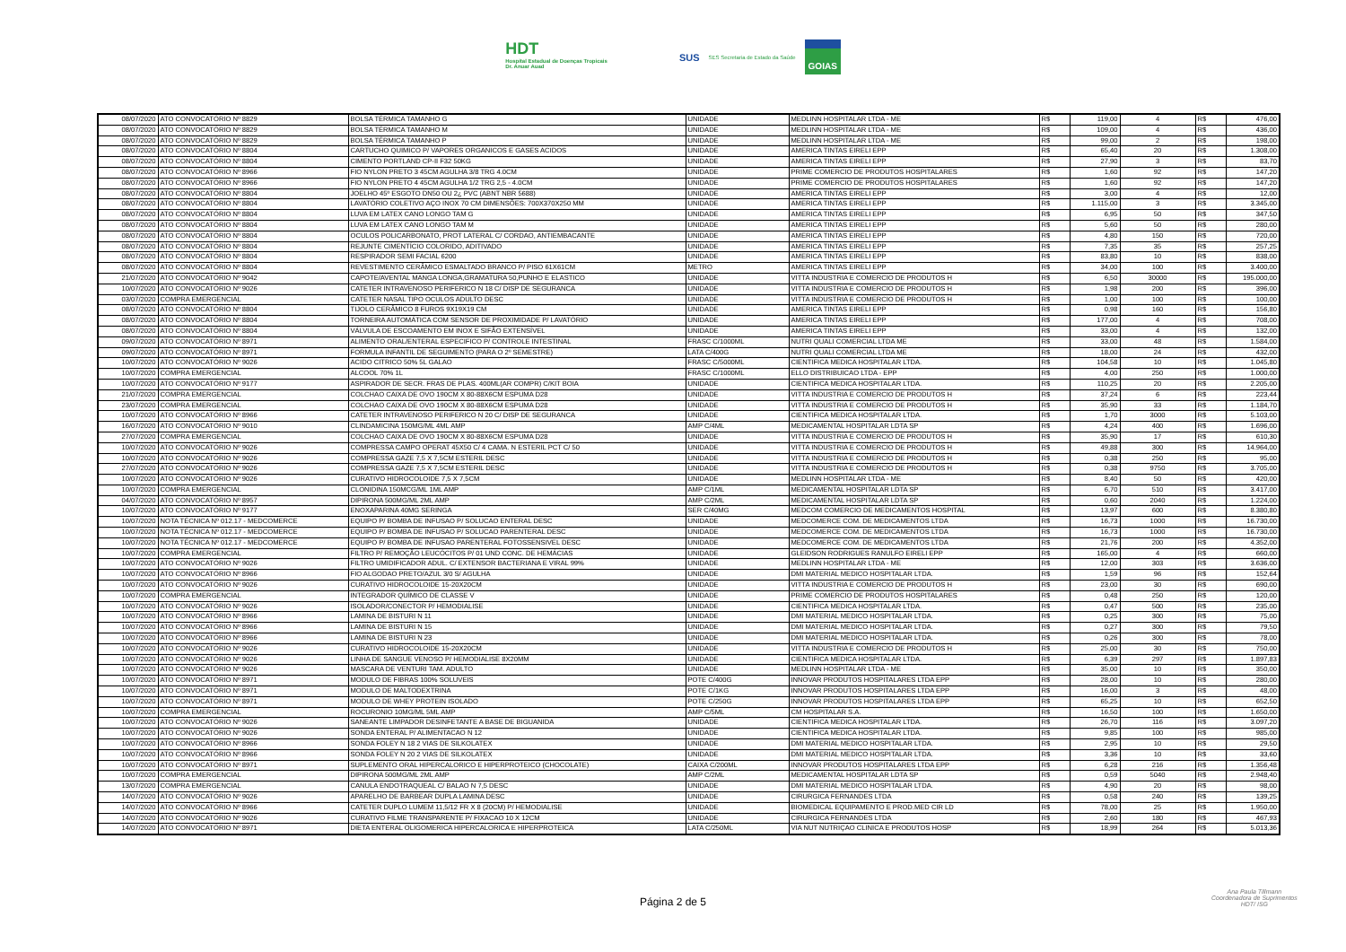HDT
Hospital Estadual de Doenças Tropicais
Dr. Anuar Auad
SUS SES Secretaria de Estado da Saúde GOIAS
| 08/07/2020 | ATO CONVOCATÓRIO Nº 8829 | BOLSA TÉRMICA TAMANHO G | UNIDADE | MEDLINN HOSPITALAR LTDA - ME | R$ | 119,00 | 4 | R$ | 476,00 |
| 08/07/2020 | ATO CONVOCATÓRIO Nº 8829 | BOLSA TÉRMICA TAMANHO M | UNIDADE | MEDLINN HOSPITALAR LTDA - ME | R$ | 109,00 | 4 | R$ | 436,00 |
| 08/07/2020 | ATO CONVOCATÓRIO Nº 8829 | BOLSA TÉRMICA TAMANHO P | UNIDADE | MEDLINN HOSPITALAR LTDA - ME | R$ | 99,00 | 2 | R$ | 198,00 |
| 08/07/2020 | ATO CONVOCATÓRIO Nº 8804 | CARTUCHO QUIMICO P/ VAPORES ORGANICOS E GASES ACIDOS | UNIDADE | AMERICA TINTAS EIRELI EPP | R$ | 65,40 | 20 | R$ | 1.308,00 |
| 08/07/2020 | ATO CONVOCATÓRIO Nº 8804 | CIMENTO PORTLAND CP-II F32 50KG | UNIDADE | AMERICA TINTAS EIRELI EPP | R$ | 27,90 | 3 | R$ | 83,70 |
| 08/07/2020 | ATO CONVOCATÓRIO Nº 8966 | FIO NYLON PRETO 3 45CM AGULHA 3/8 TRG 4.0CM | UNIDADE | PRIME COMERCIO DE PRODUTOS HOSPITALARES | R$ | 1,60 | 92 | R$ | 147,20 |
| 08/07/2020 | ATO CONVOCATÓRIO Nº 8966 | FIO NYLON PRETO 4 45CM AGULHA 1/2 TRG 2,5 - 4.0CM | UNIDADE | PRIME COMERCIO DE PRODUTOS HOSPITALARES | R$ | 1,60 | 92 | R$ | 147,20 |
| 08/07/2020 | ATO CONVOCATÓRIO Nº 8804 | JOELHO 45º ESGOTO DN50 OU 2¿ PVC (ABNT NBR 5688) | UNIDADE | AMERICA TINTAS EIRELI EPP | R$ | 3,00 | 4 | R$ | 12,00 |
| 08/07/2020 | ATO CONVOCATÓRIO Nº 8804 | LAVATÓRIO COLETIVO AÇO INOX 70 CM DIMENSÕES: 700X370X250 MM | UNIDADE | AMERICA TINTAS EIRELI EPP | R$ | 1.115,00 | 3 | R$ | 3.345,00 |
| 08/07/2020 | ATO CONVOCATÓRIO Nº 8804 | LUVA EM LATEX CANO LONGO TAM G | UNIDADE | AMERICA TINTAS EIRELI EPP | R$ | 6,95 | 50 | R$ | 347,50 |
| 08/07/2020 | ATO CONVOCATÓRIO Nº 8804 | LUVA EM LATEX CANO LONGO TAM M | UNIDADE | AMERICA TINTAS EIRELI EPP | R$ | 5,60 | 50 | R$ | 280,00 |
| 08/07/2020 | ATO CONVOCATÓRIO Nº 8804 | OCULOS POLICARBONATO, PROT LATERAL C/ CORDAO, ANTIEMBACANTE | UNIDADE | AMERICA TINTAS EIRELI EPP | R$ | 4,80 | 150 | R$ | 720,00 |
| 08/07/2020 | ATO CONVOCATÓRIO Nº 8804 | REJUNTE CIMENTÍCIO COLORIDO, ADITIVADO | UNIDADE | AMERICA TINTAS EIRELI EPP | R$ | 7,35 | 35 | R$ | 257,25 |
| 08/07/2020 | ATO CONVOCATÓRIO Nº 8804 | RESPIRADOR SEMI FACIAL 6200 | UNIDADE | AMERICA TINTAS EIRELI EPP | R$ | 83,80 | 10 | R$ | 838,00 |
| 08/07/2020 | ATO CONVOCATÓRIO Nº 8804 | REVESTIMENTO CERÂMICO ESMALTADO BRANCO P/ PISO 61X61CM | METRO | AMERICA TINTAS EIRELI EPP | R$ | 34,00 | 100 | R$ | 3.400,00 |
| 21/07/2020 | ATO CONVOCATÓRIO Nº 9042 | CAPOTE/AVENTAL MANGA LONGA,GRAMATURA 50,PUNHO E ELASTICO | UNIDADE | VITTA INDUSTRIA E COMERCIO DE PRODUTOS H | R$ | 6,50 | 30000 | R$ | 195.000,00 |
| 10/07/2020 | ATO CONVOCATÓRIO Nº 9026 | CATETER INTRAVENOSO PERIFERICO N 18 C/ DISP DE SEGURANCA | UNIDADE | VITTA INDUSTRIA E COMERCIO DE PRODUTOS H | R$ | 1,98 | 200 | R$ | 396,00 |
| 03/07/2020 | COMPRA EMERGENCIAL | CATETER NASAL TIPO OCULOS ADULTO DESC | UNIDADE | VITTA INDUSTRIA E COMERCIO DE PRODUTOS H | R$ | 1,00 | 100 | R$ | 100,00 |
| 08/07/2020 | ATO CONVOCATÓRIO Nº 8804 | TIJOLO CERÂMICO 8 FUROS 9X19X19 CM | UNIDADE | AMERICA TINTAS EIRELI EPP | R$ | 0,98 | 160 | R$ | 156,80 |
| 08/07/2020 | ATO CONVOCATÓRIO Nº 8804 | TORNEIRA AUTOMÁTICA COM SENSOR DE PROXIMIDADE P/ LAVATÓRIO | UNIDADE | AMERICA TINTAS EIRELI EPP | R$ | 177,00 | 4 | R$ | 708,00 |
| 08/07/2020 | ATO CONVOCATÓRIO Nº 8804 | VÁLVULA DE ESCOAMENTO EM INOX E SIFÃO EXTENSÍVEL | UNIDADE | AMERICA TINTAS EIRELI EPP | R$ | 33,00 | 4 | R$ | 132,00 |
| 09/07/2020 | ATO CONVOCATÓRIO Nº 8971 | ALIMENTO ORAL/ENTERAL ESPECIFICO P/ CONTROLE INTESTINAL | FRASC C/1000ML | NUTRI QUALI COMERCIAL LTDA ME | R$ | 33,00 | 48 | R$ | 1.584,00 |
| 09/07/2020 | ATO CONVOCATÓRIO Nº 8971 | FORMULA INFANTIL DE SEGUIMENTO (PARA O 2º SEMESTRE) | LATA C/400G | NUTRI QUALI COMERCIAL LTDA ME | R$ | 18,00 | 24 | R$ | 432,00 |
| 10/07/2020 | ATO CONVOCATÓRIO Nº 9026 | ACIDO CITRICO 50% 5L GALAO | FRASC C/5000ML | CIENTIFICA MEDICA HOSPITALAR LTDA. | R$ | 104,58 | 10 | R$ | 1.045,80 |
| 10/07/2020 | COMPRA EMERGENCIAL | ALCOOL 70% 1L | FRASC C/1000ML | ELLO DISTRIBUICAO LTDA - EPP | R$ | 4,00 | 250 | R$ | 1.000,00 |
| 10/07/2020 | ATO CONVOCATÓRIO Nº 9177 | ASPIRADOR DE SECR. FRAS DE PLAS. 400ML(AR COMPR) C/KIT BOIA | UNIDADE | CIENTIFICA MEDICA HOSPITALAR LTDA. | R$ | 110,25 | 20 | R$ | 2.205,00 |
| 21/07/2020 | COMPRA EMERGENCIAL | COLCHAO CAIXA DE OVO 190CM X 80-88X6CM ESPUMA D28 | UNIDADE | VITTA INDUSTRIA E COMERCIO DE PRODUTOS H | R$ | 37,24 | 6 | R$ | 223,44 |
| 23/07/2020 | COMPRA EMERGENCIAL | COLCHAO CAIXA DE OVO 190CM X 80-88X6CM ESPUMA D28 | UNIDADE | VITTA INDUSTRIA E COMERCIO DE PRODUTOS H | R$ | 35,90 | 33 | R$ | 1.184,70 |
| 10/07/2020 | ATO CONVOCATÓRIO Nº 8966 | CATETER INTRAVENOSO PERIFERICO N 20 C/ DISP DE SEGURANCA | UNIDADE | CIENTIFICA MEDICA HOSPITALAR LTDA. | R$ | 1,70 | 3000 | R$ | 5.103,00 |
| 16/07/2020 | ATO CONVOCATÓRIO Nº 9010 | CLINDAMICINA 150MG/ML 4ML AMP | AMP C/4ML | MEDICAMENTAL HOSPITALAR LDTA SP | R$ | 4,24 | 400 | R$ | 1.696,00 |
| 27/07/2020 | COMPRA EMERGENCIAL | COLCHAO CAIXA DE OVO 190CM X 80-88X6CM ESPUMA D28 | UNIDADE | VITTA INDUSTRIA E COMERCIO DE PRODUTOS H | R$ | 35,90 | 17 | R$ | 610,30 |
| 10/07/2020 | ATO CONVOCATÓRIO Nº 9026 | COMPRESSA CAMPO OPERAT 45X50 C/ 4 CAMA. N ESTERIL PCT C/ 50 | UNIDADE | VITTA INDUSTRIA E COMERCIO DE PRODUTOS H | R$ | 49,88 | 300 | R$ | 14.964,00 |
| 10/07/2020 | ATO CONVOCATÓRIO Nº 9026 | COMPRESSA GAZE 7,5 X 7,5CM ESTERIL DESC | UNIDADE | VITTA INDUSTRIA E COMERCIO DE PRODUTOS H | R$ | 0,38 | 250 | R$ | 95,00 |
| 27/07/2020 | ATO CONVOCATÓRIO Nº 9026 | COMPRESSA GAZE 7,5 X 7,5CM ESTERIL DESC | UNIDADE | VITTA INDUSTRIA E COMERCIO DE PRODUTOS H | R$ | 0,38 | 9750 | R$ | 3.705,00 |
| 10/07/2020 | ATO CONVOCATÓRIO Nº 9026 | CURATIVO HIDROCOLOIDE 7,5 X 7,5CM | UNIDADE | MEDLINN HOSPITALAR LTDA - ME | R$ | 8,40 | 50 | R$ | 420,00 |
| 10/07/2020 | COMPRA EMERGENCIAL | CLONIDINA 150MCG/ML 1ML AMP | AMP C/1ML | MEDICAMENTAL HOSPITALAR LDTA SP | R$ | 6,70 | 510 | R$ | 3.417,00 |
| 04/07/2020 | ATO CONVOCATÓRIO Nº 8957 | DIPIRONA 500MG/ML 2ML AMP | AMP C/2ML | MEDICAMENTAL HOSPITALAR LDTA SP | R$ | 0,60 | 2040 | R$ | 1.224,00 |
| 10/07/2020 | ATO CONVOCATÓRIO Nº 9177 | ENOXAPARINA 40MG SERINGA | SER C/40MG | MEDCOM COMERCIO DE MEDICAMENTOS HOSPITAL | R$ | 13,97 | 600 | R$ | 8.380,80 |
| 10/07/2020 | NOTA TÉCNICA Nº 012.17 - MEDCOMERCE | EQUIPO P/ BOMBA DE INFUSAO P/ SOLUCAO ENTERAL DESC | UNIDADE | MEDCOMERCE COM. DE MEDICAMENTOS LTDA | R$ | 16,73 | 1000 | R$ | 16.730,00 |
| 10/07/2020 | NOTA TÉCNICA Nº 012.17 - MEDCOMERCE | EQUIPO P/ BOMBA DE INFUSAO P/ SOLUCAO PARENTERAL DESC | UNIDADE | MEDCOMERCE COM. DE MEDICAMENTOS LTDA | R$ | 16,73 | 1000 | R$ | 16.730,00 |
| 10/07/2020 | NOTA TÉCNICA Nº 012.17 - MEDCOMERCE | EQUIPO P/ BOMBA DE INFUSAO PARENTERAL FOTOSSENSIVEL DESC | UNIDADE | MEDCOMERCE COM. DE MEDICAMENTOS LTDA | R$ | 21,76 | 200 | R$ | 4.352,00 |
| 10/07/2020 | COMPRA EMERGENCIAL | FILTRO P/ REMOÇÃO LEUCÓCITOS P/ 01 UND CONC. DE HEMÁCIAS | UNIDADE | GLEIDSON RODRIGUES RANULFO EIRELI EPP | R$ | 165,00 | 4 | R$ | 660,00 |
| 10/07/2020 | ATO CONVOCATÓRIO Nº 9026 | FILTRO UMIDIFICADOR ADUL. C/ EXTENSOR BACTERIANA E VIRAL 99% | UNIDADE | MEDLINN HOSPITALAR LTDA - ME | R$ | 12,00 | 303 | R$ | 3.636,00 |
| 10/07/2020 | ATO CONVOCATÓRIO Nº 8966 | FIO ALGODAO PRETO/AZUL 3/0 S/ AGULHA | UNIDADE | DMI MATERIAL MEDICO HOSPITALAR LTDA. | R$ | 1,59 | 96 | R$ | 152,64 |
| 10/07/2020 | ATO CONVOCATÓRIO Nº 9026 | CURATIVO HIDROCOLOIDE 15-20X20CM | UNIDADE | VITTA INDUSTRIA E COMERCIO DE PRODUTOS H | R$ | 23,00 | 30 | R$ | 690,00 |
| 10/07/2020 | COMPRA EMERGENCIAL | INTEGRADOR QUÍMICO DE CLASSE V | UNIDADE | PRIME COMERCIO DE PRODUTOS HOSPITALARES | R$ | 0,48 | 250 | R$ | 120,00 |
| 10/07/2020 | ATO CONVOCATÓRIO Nº 9026 | ISOLADOR/CONECTOR P/ HEMODIALISE | UNIDADE | CIENTIFICA MEDICA HOSPITALAR LTDA. | R$ | 0,47 | 500 | R$ | 235,00 |
| 10/07/2020 | ATO CONVOCATÓRIO Nº 8966 | LAMINA DE BISTURI N 11 | UNIDADE | DMI MATERIAL MEDICO HOSPITALAR LTDA. | R$ | 0,25 | 300 | R$ | 75,00 |
| 10/07/2020 | ATO CONVOCATÓRIO Nº 8966 | LAMINA DE BISTURI N 15 | UNIDADE | DMI MATERIAL MEDICO HOSPITALAR LTDA. | R$ | 0,27 | 300 | R$ | 79,50 |
| 10/07/2020 | ATO CONVOCATÓRIO Nº 8966 | LAMINA DE BISTURI N 23 | UNIDADE | DMI MATERIAL MEDICO HOSPITALAR LTDA. | R$ | 0,26 | 300 | R$ | 78,00 |
| 10/07/2020 | ATO CONVOCATÓRIO Nº 9026 | CURATIVO HIDROCOLOIDE 15-20X20CM | UNIDADE | VITTA INDUSTRIA E COMERCIO DE PRODUTOS H | R$ | 25,00 | 30 | R$ | 750,00 |
| 10/07/2020 | ATO CONVOCATÓRIO Nº 9026 | LINHA DE SANGUE VENOSO P/ HEMODIALISE 8X20MM | UNIDADE | CIENTIFICA MEDICA HOSPITALAR LTDA. | R$ | 6,39 | 297 | R$ | 1.897,83 |
| 10/07/2020 | ATO CONVOCATÓRIO Nº 9026 | MASCARA DE VENTURI TAM. ADULTO | UNIDADE | MEDLINN HOSPITALAR LTDA - ME | R$ | 35,00 | 10 | R$ | 350,00 |
| 10/07/2020 | ATO CONVOCATÓRIO Nº 8971 | MODULO DE FIBRAS 100% SOLUVEIS | POTE C/400G | INNOVAR PRODUTOS HOSPITALARES LTDA EPP | R$ | 28,00 | 10 | R$ | 280,00 |
| 10/07/2020 | ATO CONVOCATÓRIO Nº 8971 | MODULO DE MALTODEXTRINA | POTE C/1KG | INNOVAR PRODUTOS HOSPITALARES LTDA EPP | R$ | 16,00 | 3 | R$ | 48,00 |
| 10/07/2020 | ATO CONVOCATÓRIO Nº 8971 | MODULO DE WHEY PROTEIN ISOLADO | POTE C/250G | INNOVAR PRODUTOS HOSPITALARES LTDA EPP | R$ | 65,25 | 10 | R$ | 652,50 |
| 10/07/2020 | COMPRA EMERGENCIAL | ROCURONIO 10MG/ML 5ML AMP | AMP C/5ML | CM HOSPITALAR S.A. | R$ | 16,50 | 100 | R$ | 1.650,00 |
| 10/07/2020 | ATO CONVOCATÓRIO Nº 9026 | SANEANTE LIMPADOR DESINFETANTE A BASE DE BIGUANIDA | UNIDADE | CIENTIFICA MEDICA HOSPITALAR LTDA. | R$ | 26,70 | 116 | R$ | 3.097,20 |
| 10/07/2020 | ATO CONVOCATÓRIO Nº 9026 | SONDA ENTERAL P/ ALIMENTACAO N 12 | UNIDADE | CIENTIFICA MEDICA HOSPITALAR LTDA. | R$ | 9,85 | 100 | R$ | 985,00 |
| 10/07/2020 | ATO CONVOCATÓRIO Nº 8966 | SONDA FOLEY N 18 2 VIAS DE SILKOLATEX | UNIDADE | DMI MATERIAL MEDICO HOSPITALAR LTDA. | R$ | 2,95 | 10 | R$ | 29,50 |
| 10/07/2020 | ATO CONVOCATÓRIO Nº 8966 | SONDA FOLEY N 20 2 VIAS DE SILKOLATEX | UNIDADE | DMI MATERIAL MEDICO HOSPITALAR LTDA. | R$ | 3,36 | 10 | R$ | 33,60 |
| 10/07/2020 | ATO CONVOCATÓRIO Nº 8971 | SUPLEMENTO ORAL HIPERCALORICO E HIPERPROTEICO (CHOCOLATE) | CAIXA C/200ML | INNOVAR PRODUTOS HOSPITALARES LTDA EPP | R$ | 6,28 | 216 | R$ | 1.356,48 |
| 10/07/2020 | COMPRA EMERGENCIAL | DIPIRONA 500MG/ML 2ML AMP | AMP C/2ML | MEDICAMENTAL HOSPITALAR LDTA SP | R$ | 0,59 | 5040 | R$ | 2.948,40 |
| 13/07/2020 | COMPRA EMERGENCIAL | CANULA ENDOTRAQUEAL C/ BALAO N 7,5 DESC | UNIDADE | DMI MATERIAL MEDICO HOSPITALAR LTDA. | R$ | 4,90 | 20 | R$ | 98,00 |
| 14/07/2020 | ATO CONVOCATÓRIO Nº 9026 | APARELHO DE BARBEAR DUPLA LAMINA DESC | UNIDADE | CIRURGICA FERNANDES LTDA | R$ | 0,58 | 240 | R$ | 139,25 |
| 14/07/2020 | ATO CONVOCATÓRIO Nº 8966 | CATETER DUPLO LUMEM 11,5/12 FR X 8 (20CM) P/ HEMODIALISE | UNIDADE | BIOMEDICAL EQUIPAMENTO E PROD.MED CIR LD | R$ | 78,00 | 25 | R$ | 1.950,00 |
| 14/07/2020 | ATO CONVOCATÓRIO Nº 9026 | CURATIVO FILME TRANSPARENTE P/ FIXACAO 10 X 12CM | UNIDADE | CIRURGICA FERNANDES LTDA | R$ | 2,60 | 180 | R$ | 467,93 |
| 14/07/2020 | ATO CONVOCATÓRIO Nº 8971 | DIETA ENTERAL OLIGOMERICA HIPERCALORICA E HIPERPROTEICA | LATA C/250ML | VIA NUT NUTRIÇAO CLINICA E PRODUTOS HOSP | R$ | 18,99 | 264 | R$ | 5.013,36 |
Página 2 de 5
Ana Paula Tillmann
Coordenadora de Suprimentos
HDT/ ISG